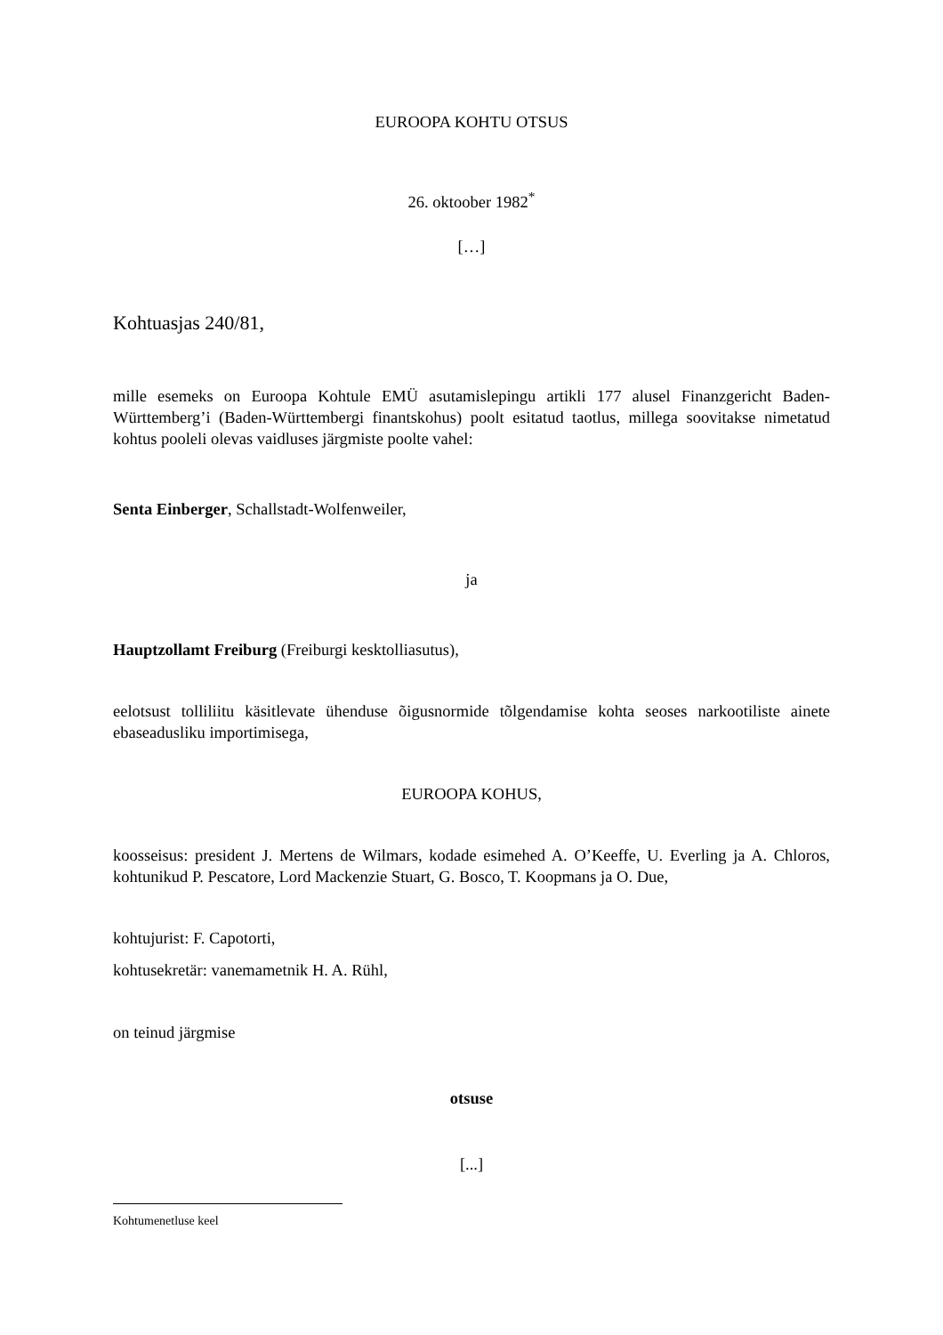EUROOPA KOHTU OTSUS
26. oktoober 1982<sup>*</sup>
[…]
Kohtuasjas 240/81,
mille esemeks on Euroopa Kohtule EMÜ asutamislepingu artikli 177 alusel Finanzgericht Baden-Württemberg’i (Baden-Württembergi finantskohus) poolt esitatud taotlus, millega soovitakse nimetatud kohtus pooleli olevas vaidluses järgmiste poolte vahel:
Senta Einberger, Schallstadt-Wolfenweiler,
ja
Hauptzollamt Freiburg (Freiburgi kesktolliasutus),
eelotsust tolliliitu käsitlevate ühenduse õigusnormide tõlgendamise kohta seoses narkootiliste ainete ebaseadusliku importimisega,
EUROOPA KOHUS,
koosseisus: president J. Mertens de Wilmars, kodade esimehed A. O’Keeffe, U. Everling ja A. Chloros, kohtunikud P. Pescatore, Lord Mackenzie Stuart, G. Bosco, T. Koopmans ja O. Due,
kohtujurist: F. Capotorti,
kohtusekretär: vanemametnik H. A. Rühl,
on teinud järgmise
otsuse
[...]
Kohtumenetluse keel